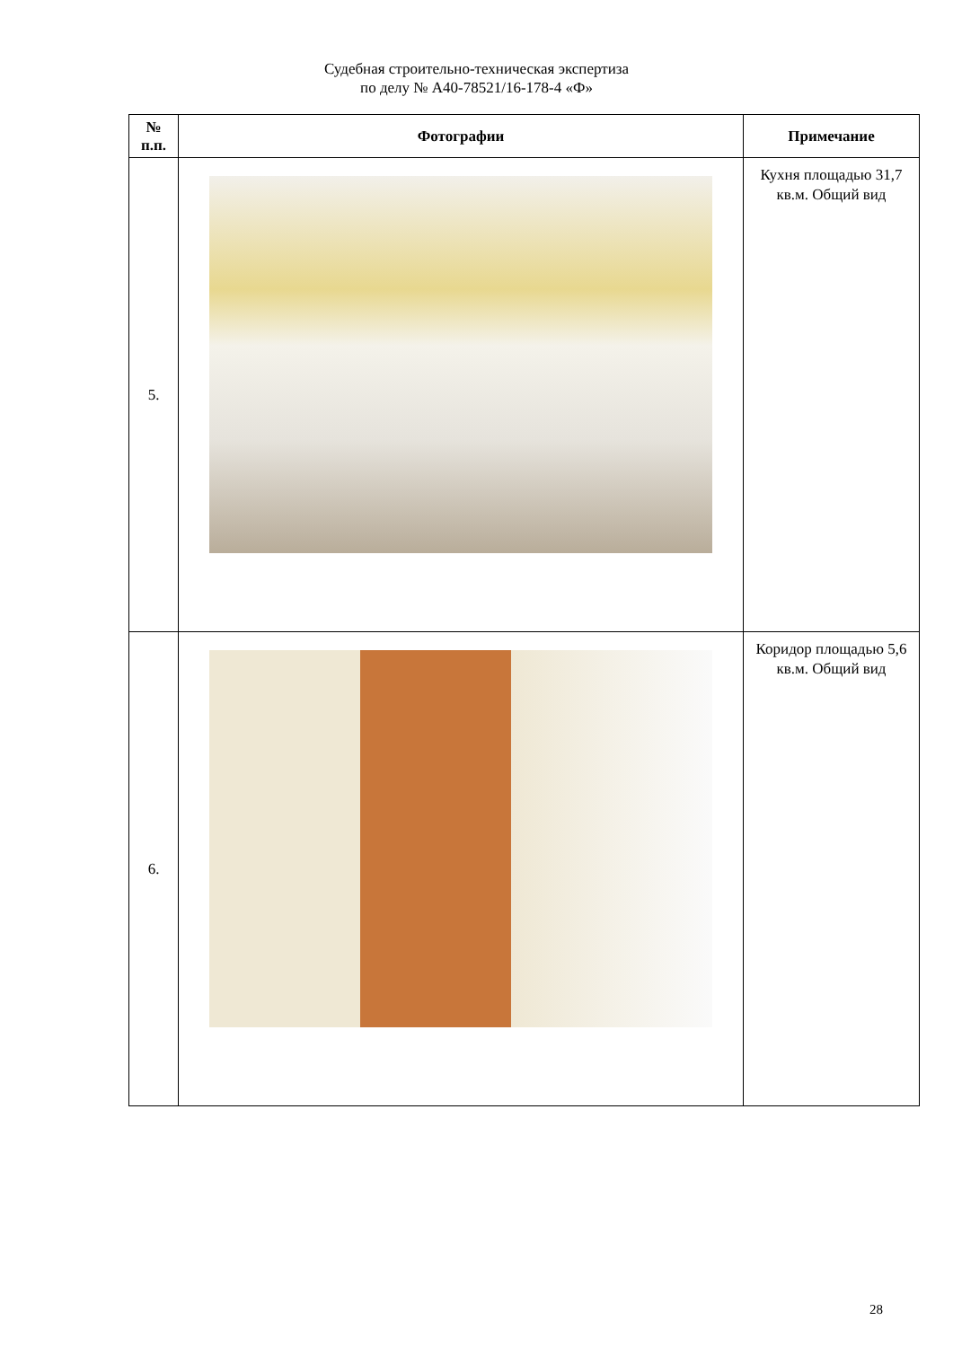Судебная строительно-техническая экспертиза
по делу № А40-78521/16-178-4 «Ф»
| № п.п. | Фотографии | Примечание |
| --- | --- | --- |
| 5. | | Кухня площадью 31,7 кв.м. Общий вид |
| 6. | | Коридор площадью 5,6 кв.м. Общий вид |
28